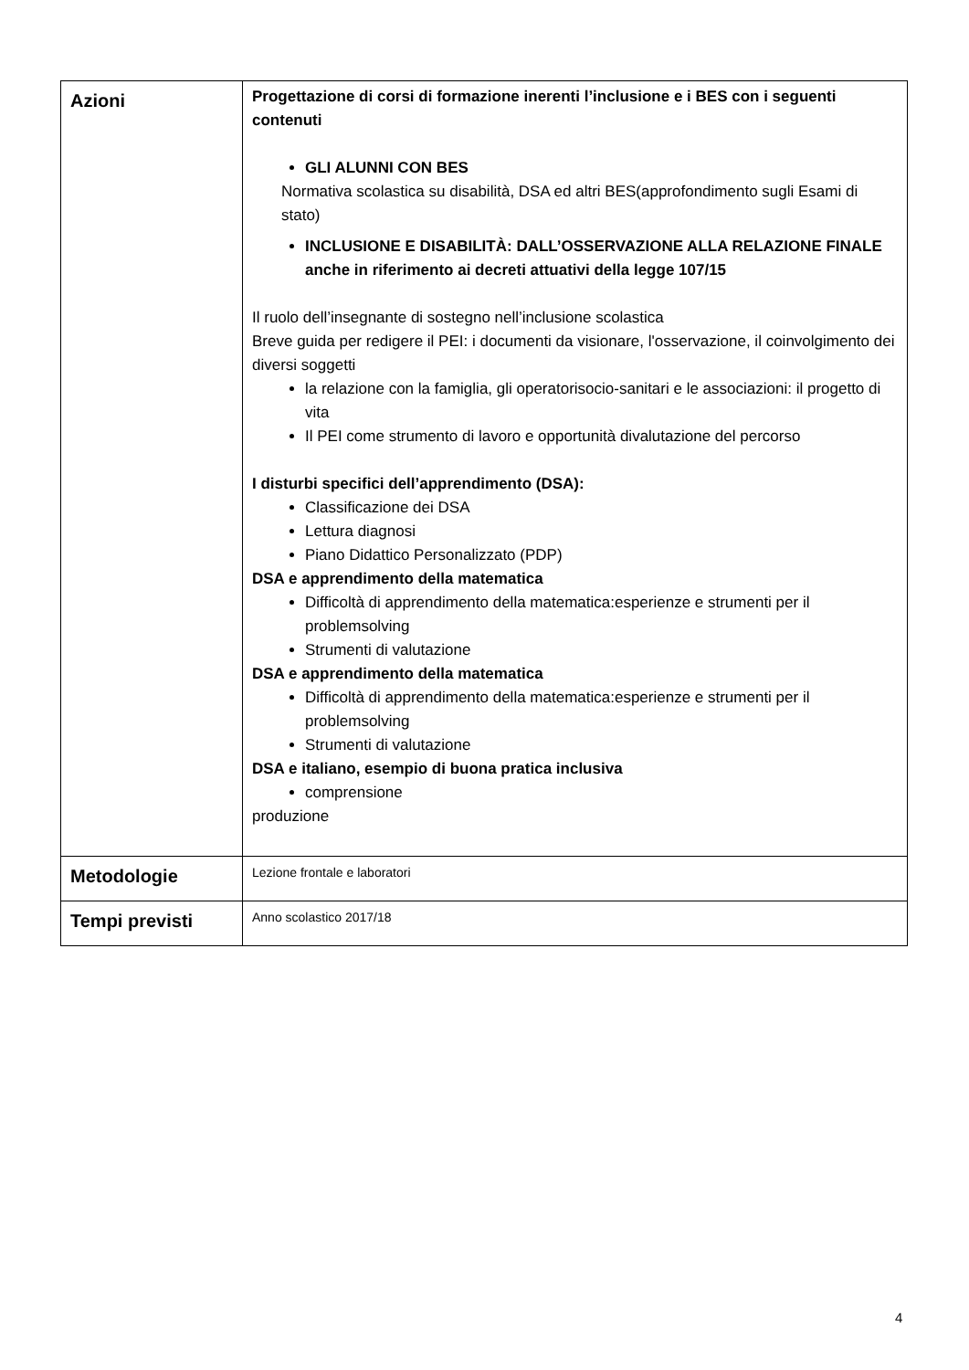| Azioni | Progettazione di corsi di formazione inerenti l’inclusione e i BES con i seguenti contenuti GLI ALUNNI CON BES Normativa scolastica su disabilità, DSA ed altri BES(approfondimento sugli Esami di stato) INCLUSIONE E DISABILITÀ: DALL’OSSERVAZIONE ALLA RELAZIONE FINALE anche in riferimento ai decreti attuativi della legge 107/15 Il ruolo dell’insegnante di sostegno nell’inclusione scolastica Breve guida per redigere il PEI: i documenti da visionare, l'osservazione, il coinvolgimento dei diversi soggetti la relazione con la famiglia, gli operatorisocio-sanitari e le associazioni: il progetto di vita Il PEI come strumento di lavoro e opportunità divalutazione del percorso I disturbi specifici dell’apprendimento (DSA): Classificazione dei DSA Lettura diagnosi Piano Didattico Personalizzato (PDP) DSA e apprendimento della matematica Difficoltà di apprendimento della matematica:esperienze e strumenti per il problemsolving Strumenti di valutazione DSA e apprendimento della matematica Difficoltà di apprendimento della matematica:esperienze e strumenti per il problemsolving Strumenti di valutazione DSA e italiano, esempio di buona pratica inclusiva comprensione produzione |
| Metodologie | Lezione frontale e laboratori |
| Tempi previsti | Anno scolastico 2017/18 |
4